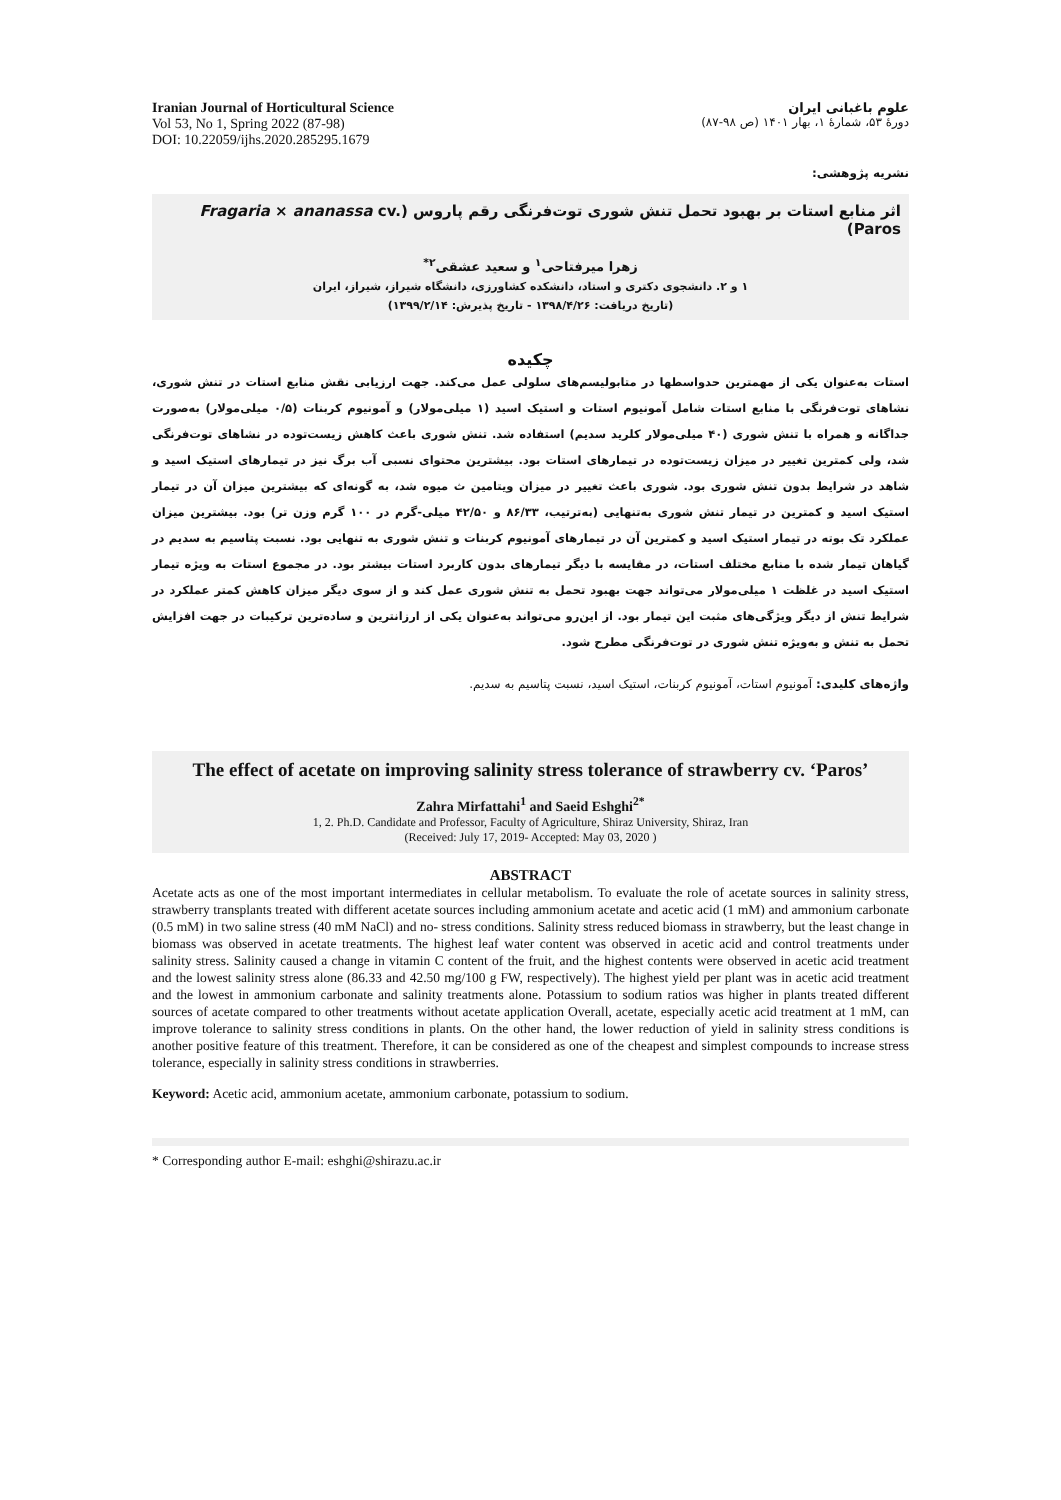Iranian Journal of Horticultural Science
Vol 53, No 1, Spring 2022 (87-98)
DOI: 10.22059/ijhs.2020.285295.1679
علوم باغبانی ایران
دورهٔ ۵۳، شمارهٔ ۱، بهار ۱۴۰۱ (ص ۹۸-۸۷)
نشریه پژوهشی:
اثر منابع استات بر بهبود تحمل تنش شوری توت‌فرنگی رقم پاروس (Fragaria × ananassa cv. Paros)
زهرا میرفتاحی<sup>۱</sup> و سعید عشقی<sup>۲*</sup>
۱ و ۲. دانشجوی دکتری و استاد، دانشکده کشاورزی، دانشگاه شیراز، شیراز، ایران
(تاریخ دریافت: ۱۳۹۸/۴/۲۶ - تاریخ پذیرش: ۱۳۹۹/۲/۱۴)
چکیده
استات به‌عنوان یکی از مهمترین حدواسطها در متابولیسم‌های سلولی عمل می‌کند. جهت ارزیابی نقش منابع استات در تنش شوری، نشاهای توت‌فرنگی با منابع استات شامل آمونیوم استات و استیک اسید (۱ میلی‌مولار) و آمونیوم کربنات (۰/۵ میلی‌مولار) به‌صورت جداگانه و همراه با تنش شوری (۴۰ میلی‌مولار کلرید سدیم) استفاده شد. تنش شوری باعث کاهش زیست‌توده در نشاهای توت‌فرنگی شد، ولی کمترین تغییر در میزان زیست‌توده در تیمارهای استات بود. بیشترین محتوای نسبی آب برگ نیز در تیمارهای استیک اسید و شاهد در شرایط بدون تنش شوری بود. شوری باعث تغییر در میزان ویتامین ث میوه شد، به گونه‌ای که بیشترین میزان آن در تیمار استیک اسید و کمترین در تیمار تنش شوری به‌تنهایی (به‌ترتیب، ۸۶/۳۳ و ۴۲/۵۰ میلی-گرم در ۱۰۰ گرم وزن تر) بود. بیشترین میزان عملکرد تک بوته در تیمار استیک اسید و کمترین آن در تیمارهای آمونیوم کربنات و تنش شوری به تنهایی بود. نسبت پتاسیم به سدیم در گیاهان تیمار شده با منابع مختلف استات، در مقایسه با دیگر تیمارهای بدون کاربرد استات بیشتر بود. در مجموع استات به ویژه تیمار استیک اسید در غلظت ۱ میلی‌مولار می‌تواند جهت بهبود تحمل به تنش شوری عمل کند و از سوی دیگر میزان کاهش کمتر عملکرد در شرایط تنش از دیگر ویژگی‌های مثبت این تیمار بود. از این‌رو می‌تواند به‌عنوان یکی از ارزانترین و ساده‌ترین ترکیبات در جهت افزایش تحمل به تنش و به‌ویژه تنش شوری در توت‌فرنگی مطرح شود.
واژه‌های کلیدی: آمونیوم استات، آمونیوم کربنات، استیک اسید، نسبت پتاسیم به سدیم.
The effect of acetate on improving salinity stress tolerance of strawberry cv. ‘Paros’
Zahra Mirfattahi<sup>1</sup> and Saeid Eshghi<sup>2*</sup>
1, 2. Ph.D. Candidate and Professor, Faculty of Agriculture, Shiraz University, Shiraz, Iran
(Received: July 17, 2019- Accepted: May 03, 2020 )
ABSTRACT
Acetate acts as one of the most important intermediates in cellular metabolism. To evaluate the role of acetate sources in salinity stress, strawberry transplants treated with different acetate sources including ammonium acetate and acetic acid (1 mM) and ammonium carbonate (0.5 mM) in two saline stress (40 mM NaCl) and no- stress conditions. Salinity stress reduced biomass in strawberry, but the least change in biomass was observed in acetate treatments. The highest leaf water content was observed in acetic acid and control treatments under salinity stress. Salinity caused a change in vitamin C content of the fruit, and the highest contents were observed in acetic acid treatment and the lowest salinity stress alone (86.33 and 42.50 mg/100 g FW, respectively). The highest yield per plant was in acetic acid treatment and the lowest in ammonium carbonate and salinity treatments alone. Potassium to sodium ratios was higher in plants treated different sources of acetate compared to other treatments without acetate application Overall, acetate, especially acetic acid treatment at 1 mM, can improve tolerance to salinity stress conditions in plants. On the other hand, the lower reduction of yield in salinity stress conditions is another positive feature of this treatment. Therefore, it can be considered as one of the cheapest and simplest compounds to increase stress tolerance, especially in salinity stress conditions in strawberries.
Keyword: Acetic acid, ammonium acetate, ammonium carbonate, potassium to sodium.
* Corresponding author E-mail: eshghi@shirazu.ac.ir